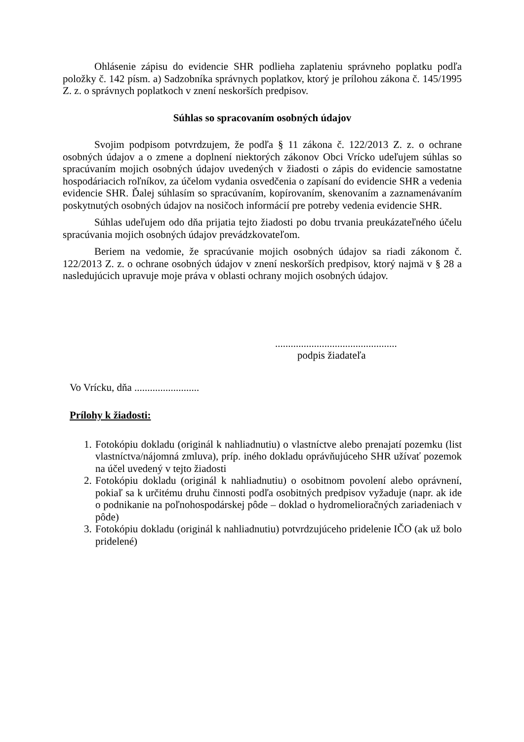Ohlásenie zápisu do evidencie SHR podlieha zaplateniu správneho poplatku podľa položky č. 142 písm. a) Sadzobníka správnych poplatkov, ktorý je prílohou zákona č. 145/1995 Z. z. o správnych poplatkoch v znení neskorších predpisov.
Súhlas so spracovaním osobných údajov
Svojim podpisom potvrdzujem, že podľa § 11 zákona č. 122/2013 Z. z. o ochrane osobných údajov a o zmene a doplnení niektorých zákonov Obci Vrícko udeľujem súhlas so spracúvaním mojich osobných údajov uvedených v žiadosti o zápis do evidencie samostatne hospodáriacich roľníkov, za účelom vydania osvedčenia o zapísaní do evidencie SHR a vedenia evidencie SHR. Ďalej súhlasím so spracúvaním, kopírovaním, skenovaním a zaznamenávaním poskytnutých osobných údajov na nosičoch informácií pre potreby vedenia evidencie SHR.
Súhlas udeľujem odo dňa prijatia tejto žiadosti po dobu trvania preukázateľného účelu spracúvania mojich osobných údajov prevádzkovateľom.
Beriem na vedomie, že spracúvanie mojich osobných údajov sa riadi zákonom č. 122/2013 Z. z. o ochrane osobných údajov v znení neskorších predpisov, ktorý najmä v § 28 a nasledujúcich upravuje moje práva v oblasti ochrany mojich osobných údajov.
...............................................
podpis žiadateľa
Vo Vrícku, dňa .........................
Prílohy k žiadosti:
1. Fotokópiu dokladu (originál k nahliadnutiu) o vlastníctve alebo prenajatí pozemku (list vlastníctva/nájomná zmluva), príp. iného dokladu oprávňujúceho SHR užívať pozemok na účel uvedený v tejto žiadosti
2. Fotokópiu dokladu (originál k nahliadnutiu) o osobitnom povolení alebo oprávnení, pokiaľ sa k určitému druhu činnosti podľa osobitných predpisov vyžaduje (napr. ak ide o podnikanie na poľnohospodárskej pôde – doklad o hydromelioračných zariadeniach v pôde)
3. Fotokópiu dokladu (originál k nahliadnutiu) potvrdzujúceho pridelenie IČO (ak už bolo pridelené)